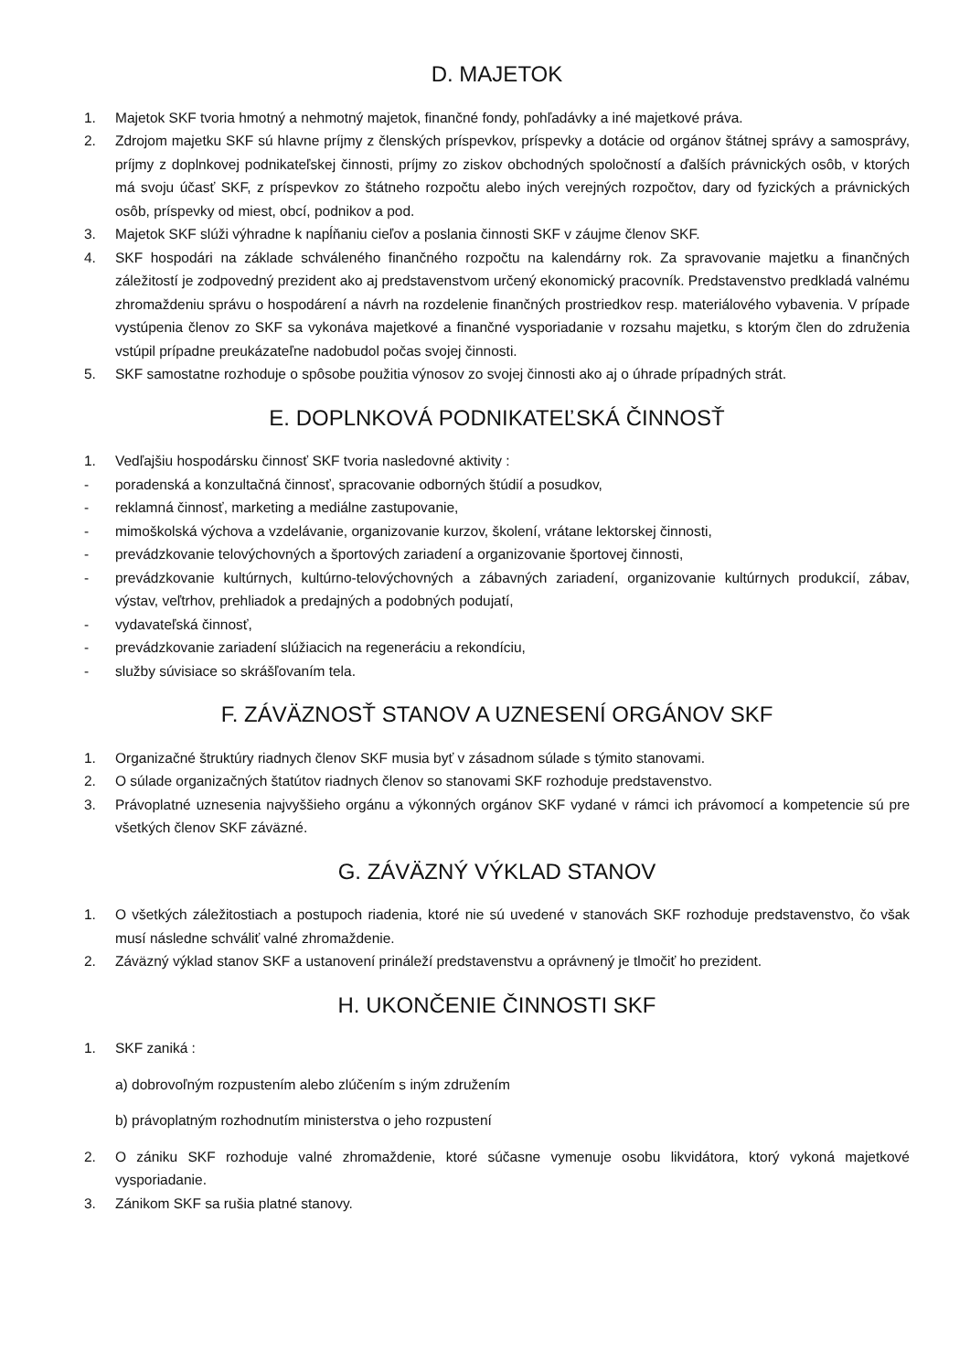D. MAJETOK
1. Majetok SKF tvoria hmotný a nehmotný majetok, finančné fondy, pohľadávky a iné majetkové práva.
2. Zdrojom majetku SKF sú hlavne príjmy z členských príspevkov, príspevky a dotácie od orgánov štátnej správy a samosprávy, príjmy z doplnkovej podnikateľskej činnosti, príjmy zo ziskov obchodných spoločností a ďalších právnických osôb, v ktorých má svoju účasť SKF, z príspevkov zo štátneho rozpočtu alebo iných verejných rozpočtov, dary od fyzických a právnických osôb, príspevky od miest, obcí, podnikov a pod.
3. Majetok SKF slúži výhradne k napĺňaniu cieľov a poslania činnosti SKF v záujme členov SKF.
4. SKF hospodári na základe schváleného finančného rozpočtu na kalendárny rok. Za spravovanie majetku a finančných záležitostí je zodpovedný prezident ako aj predstavenstvom určený ekonomický pracovník. Predstavenstvo predkladá valnému zhromaždeniu správu o hospodárení a návrh na rozdelenie finančných prostriedkov resp. materiálového vybavenia. V prípade vystúpenia členov zo SKF sa vykonáva majetkové a finančné vysporiadanie v rozsahu majetku, s ktorým člen do združenia vstúpil prípadne preukázateľne nadobudol počas svojej činnosti.
5. SKF samostatne rozhoduje o spôsobe použitia výnosov zo svojej činnosti ako aj o úhrade prípadných strát.
E. DOPLNKOVÁ PODNIKATEĽSKÁ ČINNOSŤ
1. Vedľajšiu hospodársku činnosť SKF tvoria nasledovné aktivity :
- poradenská a konzultačná činnosť, spracovanie odborných štúdií a posudkov,
- reklamná činnosť, marketing a mediálne zastupovanie,
- mimoškolská výchova a vzdelávanie, organizovanie kurzov, školení, vrátane lektorskej činnosti,
- prevádzkovanie telovýchovných a športových zariadení a organizovanie športovej činnosti,
- prevádzkovanie kultúrnych, kultúrno-telovýchovných a zábavných zariadení, organizovanie kultúrnych produkcií, zábav, výstav, veľtrhov, prehliadok a predajných a podobných podujatí,
- vydavateľská činnosť,
- prevádzkovanie zariadení slúžiacich na regeneráciu a rekondíciu,
- služby súvisiace so skrášľovaním tela.
F. ZÁVÄZNOSŤ STANOV A UZNESENÍ ORGÁNOV SKF
1. Organizačné štruktúry riadnych členov SKF musia byť v zásadnom súlade s týmito stanovami.
2. O súlade organizačných štatútov riadnych členov so stanovami SKF rozhoduje predstavenstvo.
3. Právoplatné uznesenia najvyššieho orgánu a výkonných orgánov SKF vydané v rámci ich právomocí a kompetencie sú pre všetkých členov SKF záväzné.
G. ZÁVÄZNÝ VÝKLAD STANOV
1. O všetkých záležitostiach a postupoch riadenia, ktoré nie sú uvedené v stanovách SKF rozhoduje predstavenstvo, čo však musí následne schváliť valné zhromaždenie.
2. Záväzný výklad stanov SKF a ustanovení prináleží predstavenstvu a oprávnený je tlmočiť ho prezident.
H. UKONČENIE ČINNOSTI SKF
1. SKF zaniká :
a) dobrovoľným rozpustením alebo zlúčením s iným združením
b) právoplatným rozhodnutím ministerstva o jeho rozpustení
2. O zániku SKF rozhoduje valné zhromaždenie, ktoré súčasne vymenuje osobu likvidátora, ktorý vykoná majetkové vysporiadanie.
3. Zánikom SKF sa rušia platné stanovy.